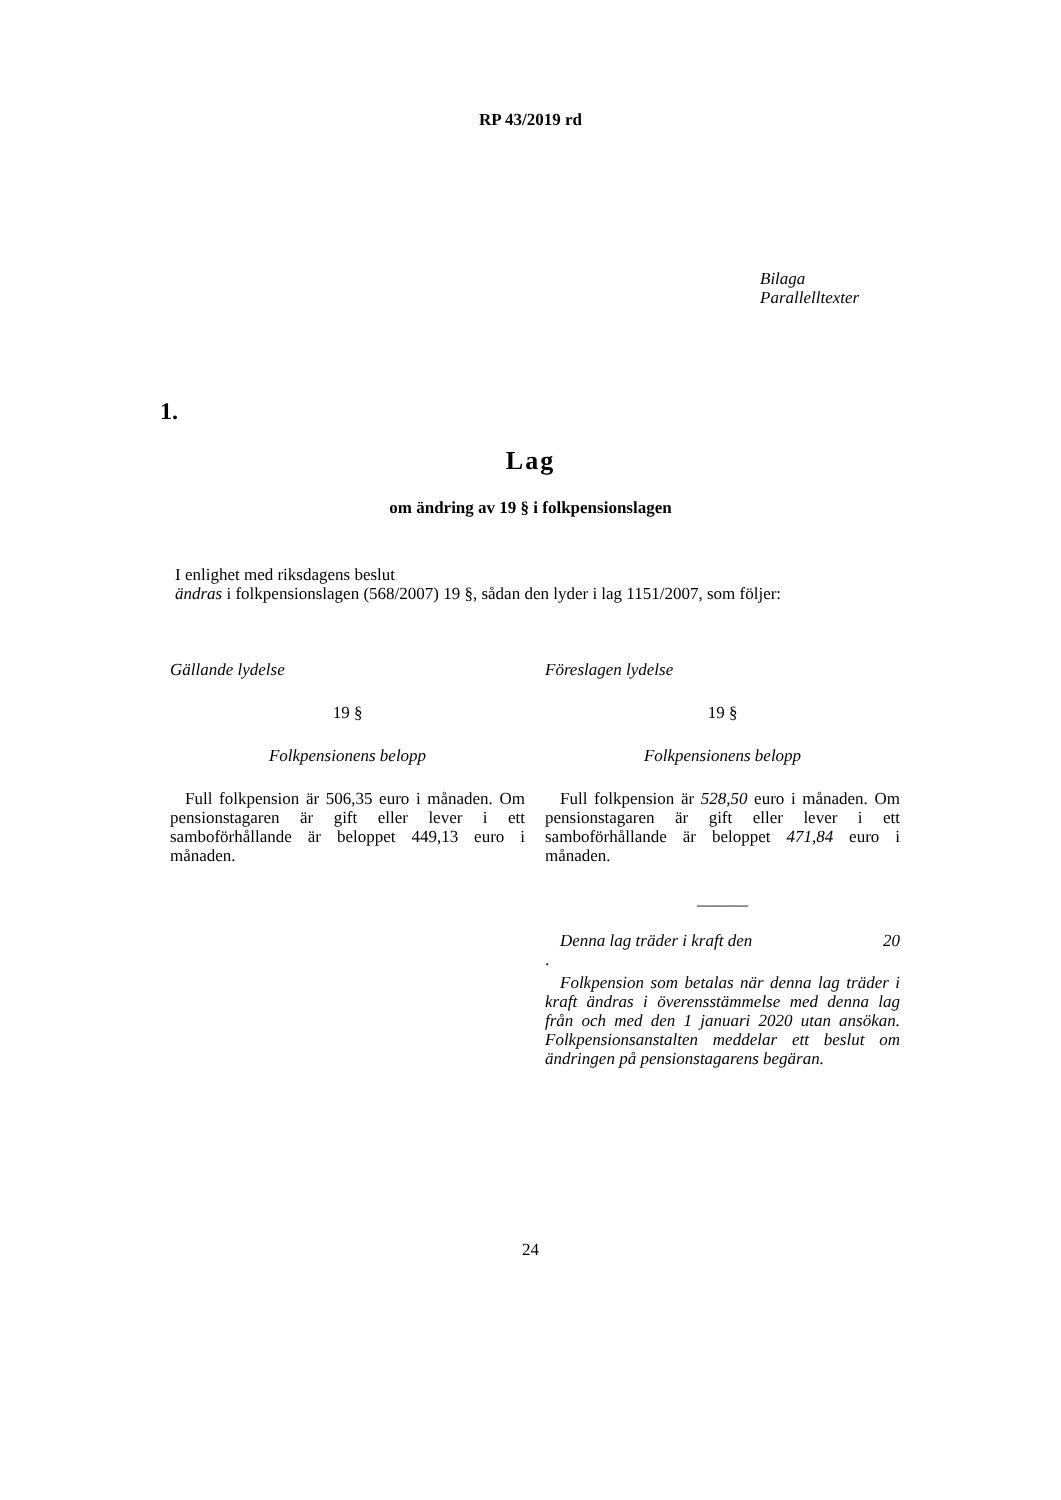RP 43/2019 rd
Bilaga
Parallelltexter
1.
Lag
om ändring av 19 § i folkpensionslagen
I enlighet med riksdagens beslut
ändras i folkpensionslagen (568/2007) 19 §, sådan den lyder i lag 1151/2007, som följer:
Gällande lydelse
19 §
Folkpensionens belopp
Full folkpension är 506,35 euro i månaden. Om pensionstagaren är gift eller lever i ett samboförhållande är beloppet 449,13 euro i månaden.
Föreslagen lydelse
19 §
Folkpensionens belopp
Full folkpension är 528,50 euro i månaden. Om pensionstagaren är gift eller lever i ett samboförhållande är beloppet 471,84 euro i månaden.
———
Denna lag träder i kraft den 20
.
Folkpension som betalas när denna lag träder i kraft ändras i överensstämmelse med denna lag från och med den 1 januari 2020 utan ansökan. Folkpensionsanstalten meddelar ett beslut om ändringen på pensionstagarens begäran.
24